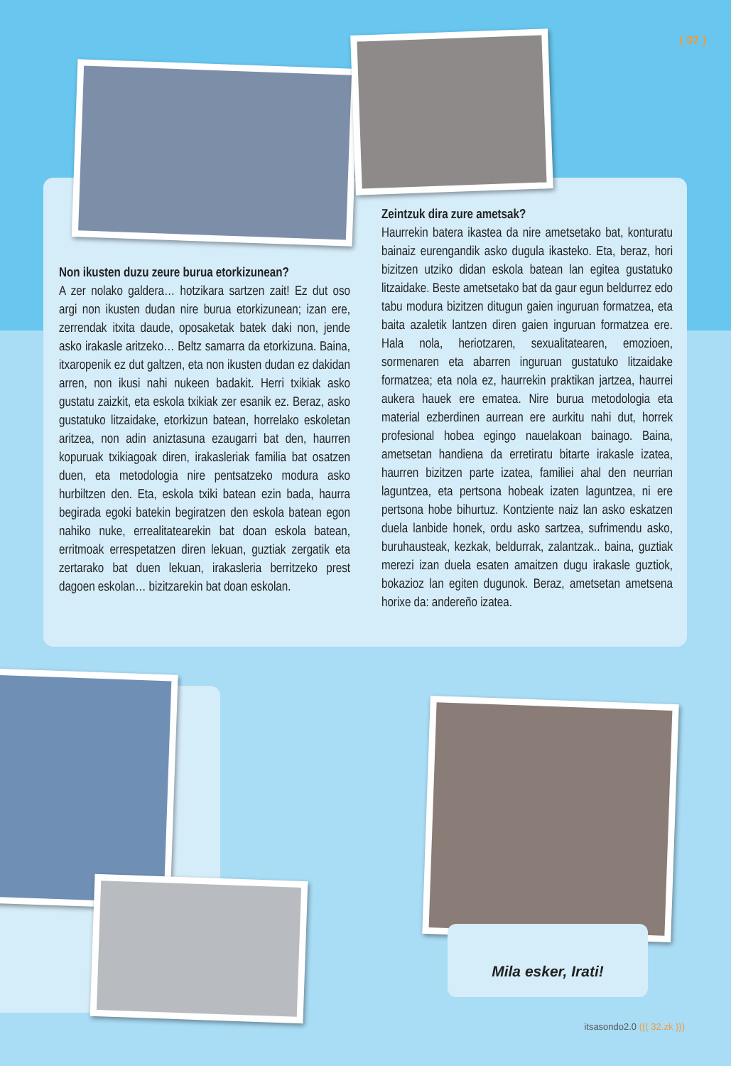( 07 )
Non ikusten duzu zeure burua etorkizunean?
A zer nolako galdera… hotzikara sartzen zait! Ez dut oso argi non ikusten dudan nire burua etorkizunean; izan ere, zerrendak itxita daude, oposaketak batek daki non, jende asko irakasle aritzeko… Beltz samarra da etorkizuna. Baina, itxaropenik ez dut galtzen, eta non ikusten dudan ez dakidan arren, non ikusi nahi nukeen badakit. Herri txikiak asko gustatu zaizkit, eta eskola txikiak zer esanik ez. Beraz, asko gustatuko litzaidake, etorkizun batean, horrelako eskoletan aritzea, non adin aniztasuna ezaugarri bat den, haurren kopuruak txikiagoak diren, irakasleriak familia bat osatzen duen, eta metodologia nire pentsatzeko modura asko hurbiltzen den. Eta, eskola txiki batean ezin bada, haurra begirada egoki batekin begiratzen den eskola batean egon nahiko nuke, errealitatearekin bat doan eskola batean, erritmoak errespetatzen diren lekuan, guztiak zergatik eta zertarako bat duen lekuan, irakasleria berritzeko prest dagoen eskolan… bizitzarekin bat doan eskolan.
Zeintzuk dira zure ametsak?
Haurrekin batera ikastea da nire ametsetako bat, konturatu bainaiz eurengandik asko dugula ikasteko. Eta, beraz, hori bizitzen utziko didan eskola batean lan egitea gustatuko litzaidake. Beste ametsetako bat da gaur egun beldurrez edo tabu modura bizitzen ditugun gaien inguruan formatzea, eta baita azaletik lantzen diren gaien inguruan formatzea ere. Hala nola, heriotzaren, sexualitatearen, emozioen, sormenaren eta abarren inguruan gustatuko litzaidake formatzea; eta nola ez, haurrekin praktikan jartzea, haurrei aukera hauek ere ematea. Nire burua metodologia eta material ezberdinen aurrean ere aurkitu nahi dut, horrek profesional hobea egingo nauelakoan bainago. Baina, ametsetan handiena da erretiratu bitarte irakasle izatea, haurren bizitzen parte izatea, familiei ahal den neurrian laguntzea, eta pertsona hobeak izaten laguntzea, ni ere pertsona hobe bihurtuz. Kontziente naiz lan asko eskatzen duela lanbide honek, ordu asko sartzea, sufrimendu asko, buruhausteak, kezkak, beldurrak, zalantzak.. baina, guztiak merezi izan duela esaten amaitzen dugu irakasle guztiok, bokazioz lan egiten dugunok. Beraz, ametsetan ametsena horixe da: andereño izatea.
Mila esker, Irati!
itsasondo2.0 ((( 32.zk )))